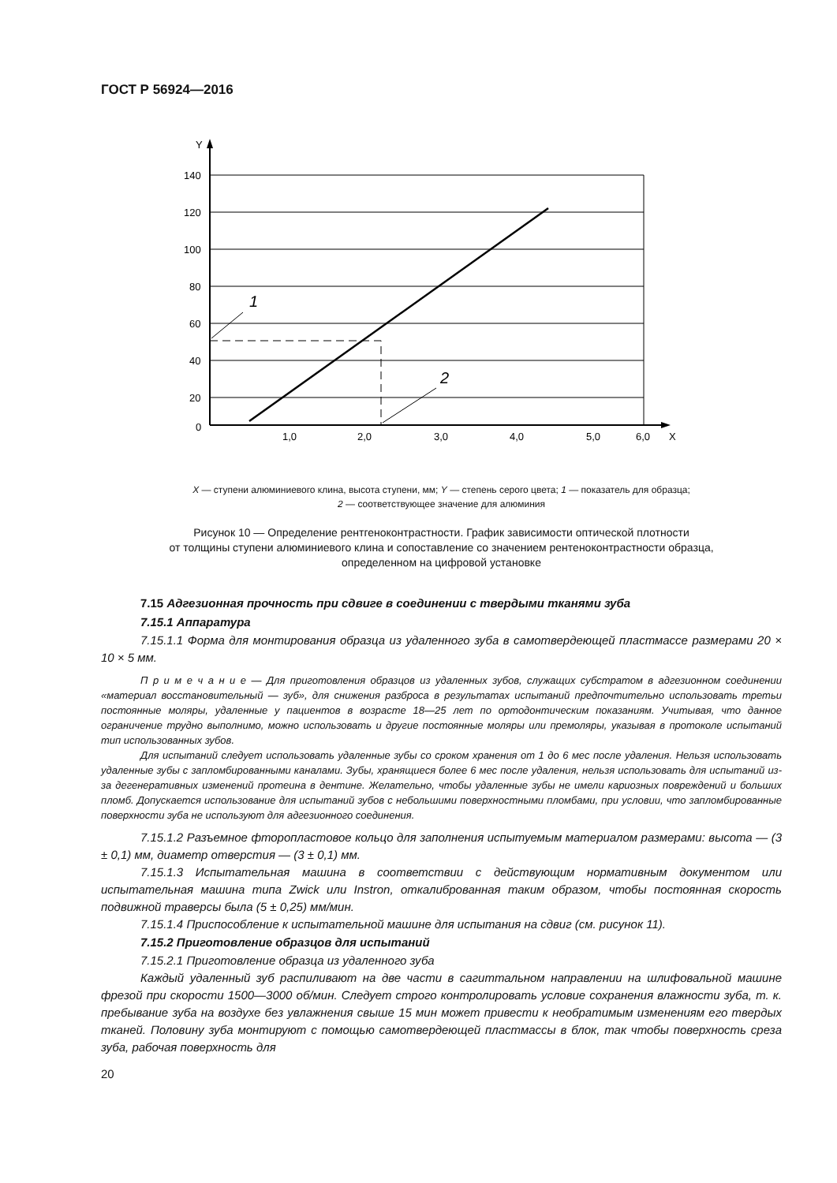ГОСТ Р 56924—2016
Y
140
120
100
80
60
40
20
0
1,0
2,0
3,0
4,0
5,0
6,0
X
1
2
X — ступени алюминиевого клина, высота ступени, мм; Y — степень серого цвета; 1 — показатель для образца;
2 — соответствующее значение для алюминия
Рисунок 10 — Определение рентгеноконтрастности. График зависимости оптической плотности
от толщины ступени алюминиевого клина и сопоставление со значением рентеноконтрастности образца,
определенном на цифровой установке
7.15 Адгезионная прочность при сдвиге в соединении с твердыми тканями зуба
7.15.1 Аппаратура
7.15.1.1 Форма для монтирования образца из удаленного зуба в самотвердеющей пластмассе размерами 20 × 10 × 5 мм.
П р и м е ч а н и е — Для приготовления образцов из удаленных зубов, служащих субстратом в адгезионном соединении «материал восстановительный — зуб», для снижения разброса в результатах испытаний предпочтительно использовать третьи постоянные моляры, удаленные у пациентов в возрасте 18—25 лет по ортодонтическим показаниям. Учитывая, что данное ограничение трудно выполнимо, можно использовать и другие постоянные моляры или премоляры, указывая в протоколе испытаний тип использованных зубов.
Для испытаний следует использовать удаленные зубы со сроком хранения от 1 до 6 мес после удаления. Нельзя использовать удаленные зубы с запломбированными каналами. Зубы, хранящиеся более 6 мес после удаления, нельзя использовать для испытаний из-за дегенеративных изменений протеина в дентине. Желательно, чтобы удаленные зубы не имели кариозных повреждений и больших пломб. Допускается использование для испытаний зубов с небольшими поверхностными пломбами, при условии, что запломбированные поверхности зуба не используют для адгезионного соединения.
7.15.1.2 Разъемное фторопластовое кольцо для заполнения испытуемым материалом размерами: высота — (3 ± 0,1) мм, диаметр отверстия — (3 ± 0,1) мм.
7.15.1.3 Испытательная машина в соответствии с действующим нормативным документом или испытательная машина типа Zwick или Instron, откалиброванная таким образом, чтобы постоянная скорость подвижной траверсы была (5 ± 0,25) мм/мин.
7.15.1.4 Приспособление к испытательной машине для испытания на сдвиг (см. рисунок 11).
7.15.2 Приготовление образцов для испытаний
7.15.2.1 Приготовление образца из удаленного зуба
Каждый удаленный зуб распиливают на две части в сагиттальном направлении на шлифовальной машине фрезой при скорости 1500—3000 об/мин. Следует строго контролировать условие сохранения влажности зуба, т. к. пребывание зуба на воздухе без увлажнения свыше 15 мин может привести к необратимым изменениям его твердых тканей. Половину зуба монтируют с помощью самотвердеющей пластмассы в блок, так чтобы поверхность среза зуба, рабочая поверхность для
20